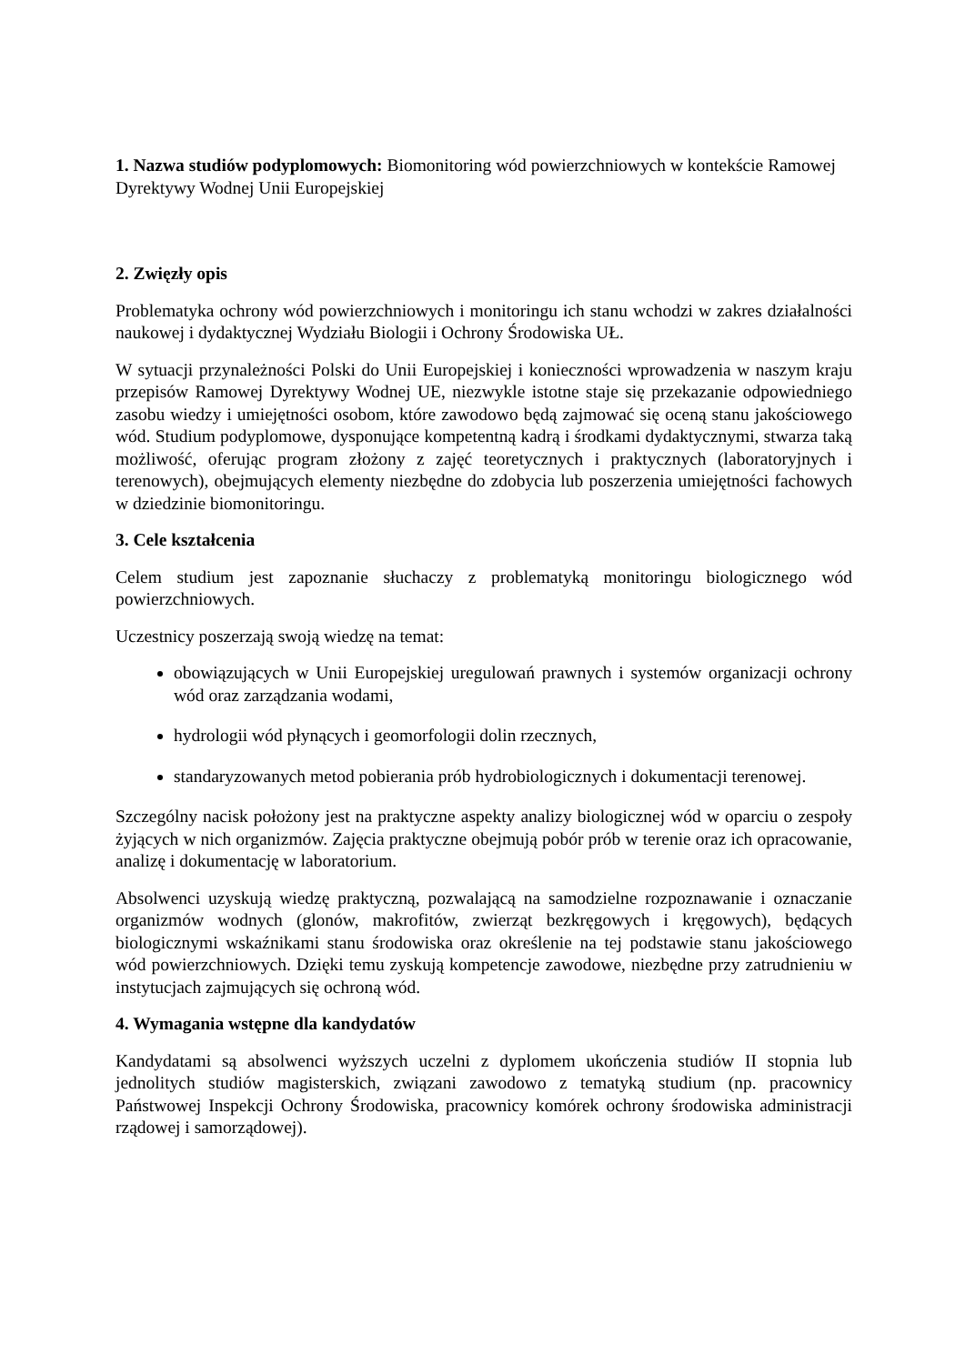1. Nazwa studiów podyplomowych: Biomonitoring wód powierzchniowych w kontekście Ramowej Dyrektywy Wodnej Unii Europejskiej
2. Zwięzły opis
Problematyka ochrony wód powierzchniowych i monitoringu ich stanu wchodzi w zakres działalności naukowej i dydaktycznej Wydziału Biologii i Ochrony Środowiska UŁ.
W sytuacji przynależności Polski do Unii Europejskiej i konieczności wprowadzenia w naszym kraju przepisów Ramowej Dyrektywy Wodnej UE, niezwykle istotne staje się przekazanie odpowiedniego zasobu wiedzy i umiejętności osobom, które zawodowo będą zajmować się oceną stanu jakościowego wód. Studium podyplomowe, dysponujące kompetentną kadrą i środkami dydaktycznymi, stwarza taką możliwość, oferując program złożony z zajęć teoretycznych i praktycznych (laboratoryjnych i terenowych), obejmujących elementy niezbędne do zdobycia lub poszerzenia umiejętności fachowych w dziedzinie biomonitoringu.
3. Cele kształcenia
Celem studium jest zapoznanie słuchaczy z problematyką monitoringu biologicznego wód powierzchniowych.
Uczestnicy poszerzają swoją wiedzę na temat:
obowiązujących w Unii Europejskiej uregulowań prawnych i systemów organizacji ochrony wód oraz zarządzania wodami,
hydrologii wód płynących i geomorfologii dolin rzecznych,
standaryzowanych metod pobierania prób hydrobiologicznych i dokumentacji terenowej.
Szczególny nacisk położony jest na praktyczne aspekty analizy biologicznej wód w oparciu o zespoły żyjących w nich organizmów. Zajęcia praktyczne obejmują pobór prób w terenie oraz ich opracowanie, analizę i dokumentację w laboratorium.
Absolwenci uzyskują wiedzę praktyczną, pozwalającą na samodzielne rozpoznawanie i oznaczanie organizmów wodnych (glonów, makrofitów, zwierząt bezkręgowych i kręgowych), będących biologicznymi wskaźnikami stanu środowiska oraz określenie na tej podstawie stanu jakościowego wód powierzchniowych. Dzięki temu zyskują kompetencje zawodowe, niezbędne przy zatrudnieniu w instytucjach zajmujących się ochroną wód.
4. Wymagania wstępne dla kandydatów
Kandydatami są absolwenci wyższych uczelni z dyplomem ukończenia studiów II stopnia lub jednolitych studiów magisterskich, związani zawodowo z tematyką studium (np. pracownicy Państwowej Inspekcji Ochrony Środowiska, pracownicy komórek ochrony środowiska administracji rządowej i samorządowej).